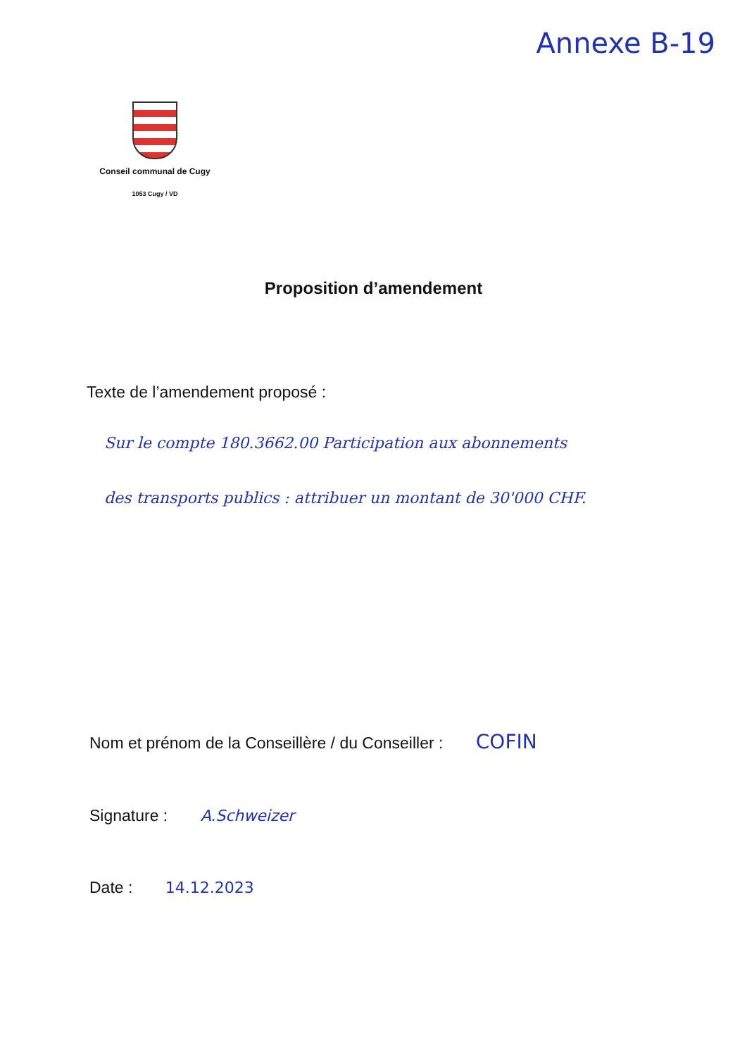Annexe B-19
Conseil communal de Cugy
1053 Cugy / VD
Proposition d’amendement
Texte de l’amendement proposé :
Sur le compte 180.3662.00 Participation aux abonnements des transports publics : attribuer un montant de 30'000 CHF.
Nom et prénom de la Conseillère / du Conseiller : COFIN
Signature : A.Schweizer
Date : 14.12.2023